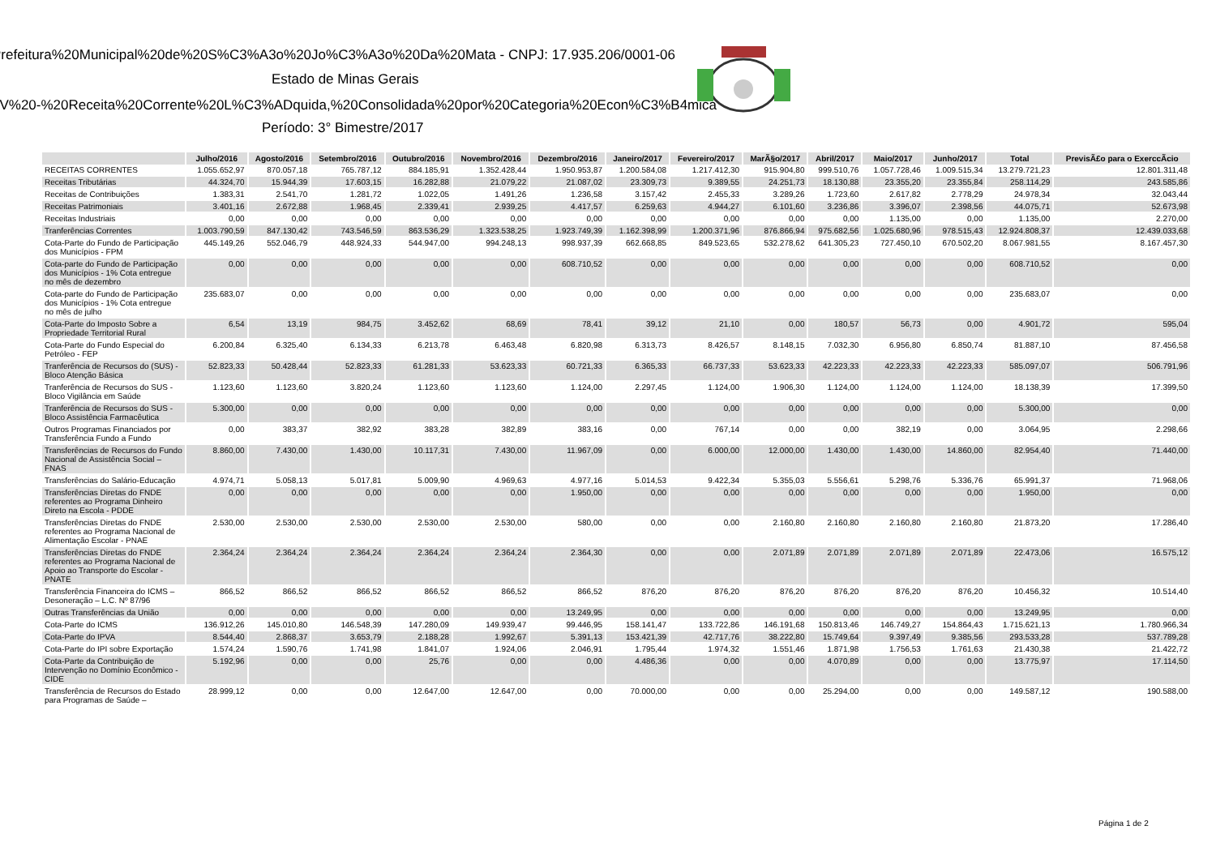Prefeitura%20Municipal%20de%20S%C3%A3o%20Jo%C3%A3o%20Da%20Mata - CNPJ: 17.935.206/0001-06
Estado de Minas Gerais
0V%20-%20Receita%20Corrente%20L%C3%ADquida,%20Consolidada%20por%20Categoria%20Econ%C3%B4mica
Período: 3° Bimestre/2017
| | Julho/2016 | Agosto/2016 | Setembro/2016 | Outubro/2016 | Novembro/2016 | Dezembro/2016 | Janeiro/2017 | Fevereiro/2017 | MarÃ§o/2017 | Abril/2017 | Maio/2017 | Junho/2017 | Total | PrevisÃ£o para o ExerccÃcio |
| --- | --- | --- | --- | --- | --- | --- | --- | --- | --- | --- | --- | --- | --- | --- |
| RECEITAS CORRENTES | 1.055.652,97 | 870.057,18 | 765.787,12 | 884.185,91 | 1.352.428,44 | 1.950.953,87 | 1.200.584,08 | 1.217.412,30 | 915.904,80 | 999.510,76 | 1.057.728,46 | 1.009.515,34 | 13.279.721,23 | 12.801.311,48 |
| Receitas Tributárias | 44.324,70 | 15.944,39 | 17.603,15 | 16.282,88 | 21.079,22 | 21.087,02 | 23.309,73 | 9.389,55 | 24.251,73 | 18.130,88 | 23.355,20 | 23.355,84 | 258.114,29 | 243.585,86 |
| Receitas de Contribuições | 1.383,31 | 2.541,70 | 1.281,72 | 1.022,05 | 1.491,26 | 1.236,58 | 3.157,42 | 2.455,33 | 3.289,26 | 1.723,60 | 2.617,82 | 2.778,29 | 24.978,34 | 32.043,44 |
| Receitas Patrimoniais | 3.401,16 | 2.672,88 | 1.968,45 | 2.339,41 | 2.939,25 | 4.417,57 | 6.259,63 | 4.944,27 | 6.101,60 | 3.236,86 | 3.396,07 | 2.398,56 | 44.075,71 | 52.673,98 |
| Receitas Industriais | 0,00 | 0,00 | 0,00 | 0,00 | 0,00 | 0,00 | 0,00 | 0,00 | 0,00 | 0,00 | 1.135,00 | 0,00 | 1.135,00 | 2.270,00 |
| Tranferências Correntes | 1.003.790,59 | 847.130,42 | 743.546,59 | 863.536,29 | 1.323.538,25 | 1.923.749,39 | 1.162.398,99 | 1.200.371,96 | 876.866,94 | 975.682,56 | 1.025.680,96 | 978.515,43 | 12.924.808,37 | 12.439.033,68 |
| Cota-Parte do Fundo de Participação dos Municípios - FPM | 445.149,26 | 552.046,79 | 448.924,33 | 544.947,00 | 994.248,13 | 998.937,39 | 662.668,85 | 849.523,65 | 532.278,62 | 641.305,23 | 727.450,10 | 670.502,20 | 8.067.981,55 | 8.167.457,30 |
| Cota-parte do Fundo de Participação dos Municípios - 1% Cota entregue no mês de dezembro | 0,00 | 0,00 | 0,00 | 0,00 | 0,00 | 608.710,52 | 0,00 | 0,00 | 0,00 | 0,00 | 0,00 | 0,00 | 608.710,52 | 0,00 |
| Cota-parte do Fundo de Participação dos Municípios - 1% Cota entregue no mês de julho | 235.683,07 | 0,00 | 0,00 | 0,00 | 0,00 | 0,00 | 0,00 | 0,00 | 0,00 | 0,00 | 0,00 | 0,00 | 235.683,07 | 0,00 |
| Cota-Parte do Imposto Sobre a Propriedade Territorial Rural | 6,54 | 13,19 | 984,75 | 3.452,62 | 68,69 | 78,41 | 39,12 | 21,10 | 0,00 | 180,57 | 56,73 | 0,00 | 4.901,72 | 595,04 |
| Cota-Parte do Fundo Especial do Petróleo - FEP | 6.200,84 | 6.325,40 | 6.134,33 | 6.213,78 | 6.463,48 | 6.820,98 | 6.313,73 | 8.426,57 | 8.148,15 | 7.032,30 | 6.956,80 | 6.850,74 | 81.887,10 | 87.456,58 |
| Tranferência de Recursos do (SUS) - Bloco Atenção Básica | 52.823,33 | 50.428,44 | 52.823,33 | 61.281,33 | 53.623,33 | 60.721,33 | 6.365,33 | 66.737,33 | 53.623,33 | 42.223,33 | 42.223,33 | 42.223,33 | 585.097,07 | 506.791,96 |
| Tranferência de Recursos do SUS - Bloco Vigilância em Saúde | 1.123,60 | 1.123,60 | 3.820,24 | 1.123,60 | 1.123,60 | 1.124,00 | 2.297,45 | 1.124,00 | 1.906,30 | 1.124,00 | 1.124,00 | 1.124,00 | 18.138,39 | 17.399,50 |
| Tranferência de Recursos do SUS - Bloco Assistência Farmacêutica | 5.300,00 | 0,00 | 0,00 | 0,00 | 0,00 | 0,00 | 0,00 | 0,00 | 0,00 | 0,00 | 0,00 | 0,00 | 5.300,00 | 0,00 |
| Outros Programas Financiados por Transferência Fundo a Fundo | 0,00 | 383,37 | 382,92 | 383,28 | 382,89 | 383,16 | 0,00 | 767,14 | 0,00 | 0,00 | 382,19 | 0,00 | 3.064,95 | 2.298,66 |
| Transferências de Recursos do Fundo Nacional de Assistência Social – FNAS | 8.860,00 | 7.430,00 | 1.430,00 | 10.117,31 | 7.430,00 | 11.967,09 | 0,00 | 6.000,00 | 12.000,00 | 1.430,00 | 1.430,00 | 14.860,00 | 82.954,40 | 71.440,00 |
| Transferências do Salário-Educação | 4.974,71 | 5.058,13 | 5.017,81 | 5.009,90 | 4.969,63 | 4.977,16 | 5.014,53 | 9.422,34 | 5.355,03 | 5.556,61 | 5.298,76 | 5.336,76 | 65.991,37 | 71.968,06 |
| Transferências Diretas do FNDE referentes ao Programa Dinheiro Direto na Escola - PDDE | 0,00 | 0,00 | 0,00 | 0,00 | 0,00 | 1.950,00 | 0,00 | 0,00 | 0,00 | 0,00 | 0,00 | 0,00 | 1.950,00 | 0,00 |
| Transferências Diretas do FNDE referentes ao Programa Nacional de Alimentação Escolar - PNAE | 2.530,00 | 2.530,00 | 2.530,00 | 2.530,00 | 2.530,00 | 580,00 | 0,00 | 0,00 | 2.160,80 | 2.160,80 | 2.160,80 | 2.160,80 | 21.873,20 | 17.286,40 |
| Transferências Diretas do FNDE referentes ao Programa Nacional de Apoio ao Transporte do Escolar - PNATE | 2.364,24 | 2.364,24 | 2.364,24 | 2.364,24 | 2.364,24 | 2.364,30 | 0,00 | 0,00 | 2.071,89 | 2.071,89 | 2.071,89 | 2.071,89 | 22.473,06 | 16.575,12 |
| Transferência Financeira do ICMS – Desoneração – L.C. Nº 87/96 | 866,52 | 866,52 | 866,52 | 866,52 | 866,52 | 866,52 | 876,20 | 876,20 | 876,20 | 876,20 | 876,20 | 876,20 | 10.456,32 | 10.514,40 |
| Outras Transferências da União | 0,00 | 0,00 | 0,00 | 0,00 | 0,00 | 13.249,95 | 0,00 | 0,00 | 0,00 | 0,00 | 0,00 | 0,00 | 13.249,95 | 0,00 |
| Cota-Parte do ICMS | 136.912,26 | 145.010,80 | 146.548,39 | 147.280,09 | 149.939,47 | 99.446,95 | 158.141,47 | 133.722,86 | 146.191,68 | 150.813,46 | 146.749,27 | 154.864,43 | 1.715.621,13 | 1.780.966,34 |
| Cota-Parte do IPVA | 8.544,40 | 2.868,37 | 3.653,79 | 2.188,28 | 1.992,67 | 5.391,13 | 153.421,39 | 42.717,76 | 38.222,80 | 15.749,64 | 9.397,49 | 9.385,56 | 293.533,28 | 537.789,28 |
| Cota-Parte do IPI sobre Exportação | 1.574,24 | 1.590,76 | 1.741,98 | 1.841,07 | 1.924,06 | 2.046,91 | 1.795,44 | 1.974,32 | 1.551,46 | 1.871,98 | 1.756,53 | 1.761,63 | 21.430,38 | 21.422,72 |
| Cota-Parte da Contribuição de Intervenção no Domínio Econômico - CIDE | 5.192,96 | 0,00 | 0,00 | 25,76 | 0,00 | 0,00 | 4.486,36 | 0,00 | 0,00 | 4.070,89 | 0,00 | 0,00 | 13.775,97 | 17.114,50 |
| Transferência de Recursos do Estado para Programas de Saúde – | 28.999,12 | 0,00 | 0,00 | 12.647,00 | 12.647,00 | 0,00 | 70.000,00 | 0,00 | 0,00 | 25.294,00 | 0,00 | 0,00 | 149.587,12 | 190.588,00 |
Página 1 de 2